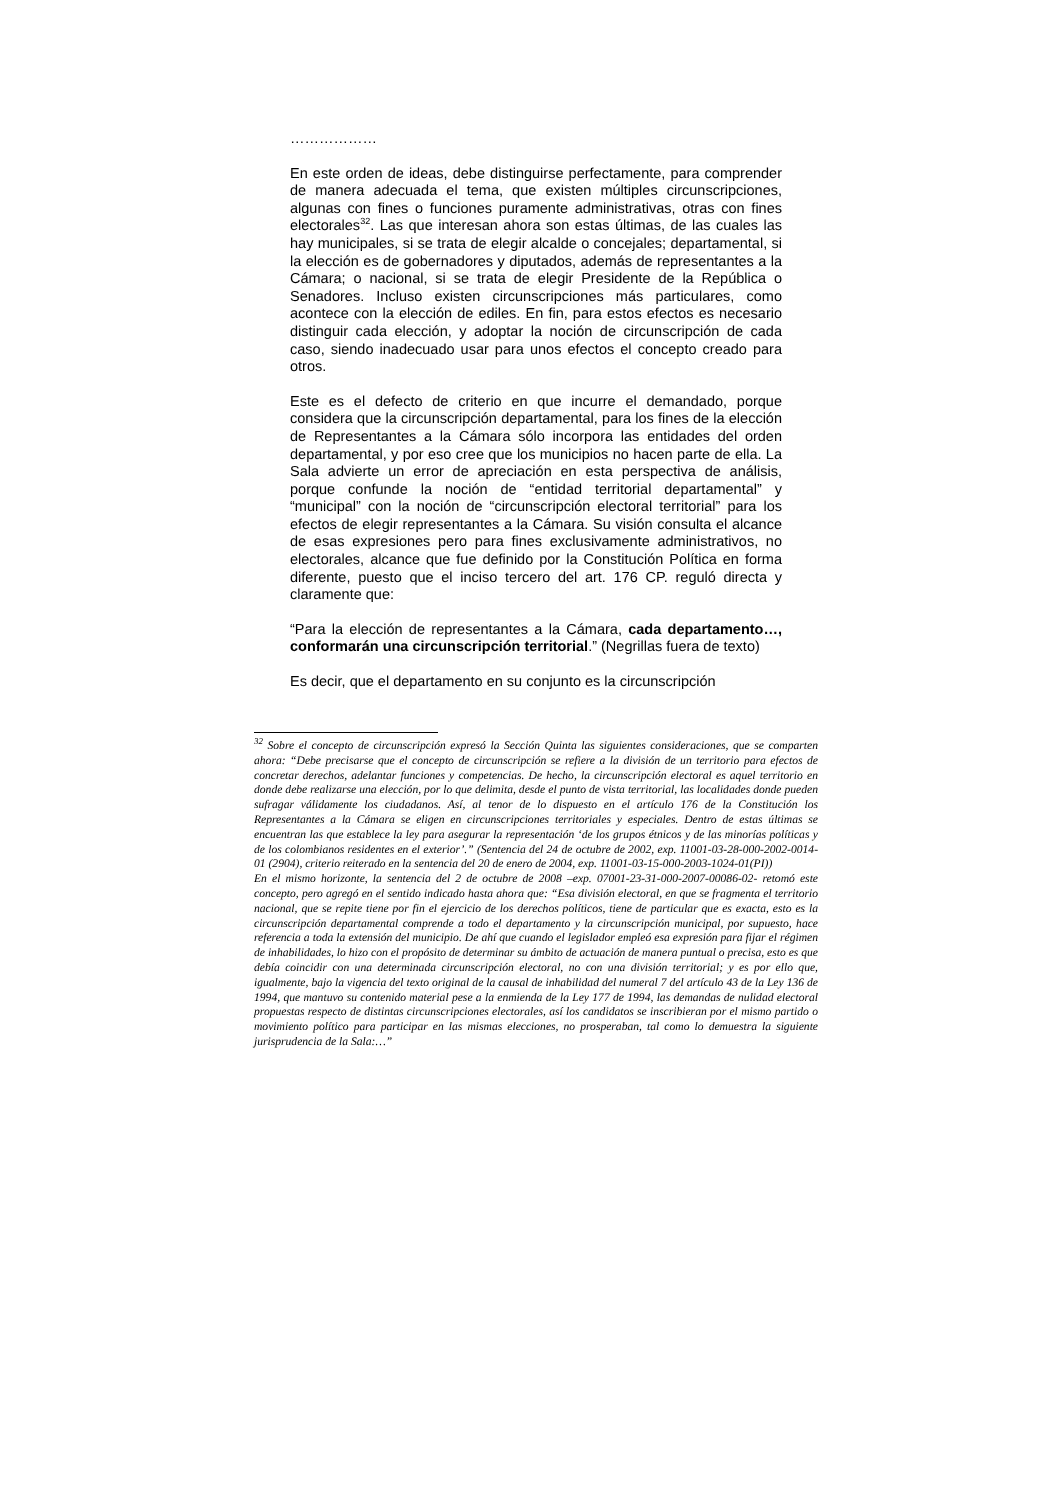………………
En este orden de ideas, debe distinguirse perfectamente, para comprender de manera adecuada el tema, que existen múltiples circunscripciones, algunas con fines o funciones puramente administrativas, otras con fines electorales<sup>32</sup>. Las que interesan ahora son estas últimas, de las cuales las hay municipales, si se trata de elegir alcalde o concejales; departamental, si la elección es de gobernadores y diputados, además de representantes a la Cámara; o nacional, si se trata de elegir Presidente de la República o Senadores. Incluso existen circunscripciones más particulares, como acontece con la elección de ediles. En fin, para estos efectos es necesario distinguir cada elección, y adoptar la noción de circunscripción de cada caso, siendo inadecuado usar para unos efectos el concepto creado para otros.
Este es el defecto de criterio en que incurre el demandado, porque considera que la circunscripción departamental, para los fines de la elección de Representantes a la Cámara sólo incorpora las entidades del orden departamental, y por eso cree que los municipios no hacen parte de ella. La Sala advierte un error de apreciación en esta perspectiva de análisis, porque confunde la noción de “entidad territorial departamental” y “municipal” con la noción de “circunscripción electoral territorial” para los efectos de elegir representantes a la Cámara. Su visión consulta el alcance de esas expresiones pero para fines exclusivamente administrativos, no electorales, alcance que fue definido por la Constitución Política en forma diferente, puesto que el inciso tercero del art. 176 CP. reguló directa y claramente que:
“Para la elección de representantes a la Cámara, cada departamento…, conformarán una circunscripción territorial.” (Negrillas fuera de texto)
Es decir, que el departamento en su conjunto es la circunscripción
<sup>32</sup> Sobre el concepto de circunscripción expresó la Sección Quinta las siguientes consideraciones, que se comparten ahora: “Debe precisarse que el concepto de circunscripción se refiere a la división de un territorio para efectos de concretar derechos, adelantar funciones y competencias. De hecho, la circunscripción electoral es aquel territorio en donde debe realizarse una elección, por lo que delimita, desde el punto de vista territorial, las localidades donde pueden sufragar válidamente los ciudadanos. Así, al tenor de lo dispuesto en el artículo 176 de la Constitución los Representantes a la Cámara se eligen en circunscripciones territoriales y especiales. Dentro de estas últimas se encuentran las que establece la ley para asegurar la representación ‘de los grupos étnicos y de las minorías políticas y de los colombianos residentes en el exterior’.” (Sentencia del 24 de octubre de 2002, exp. 11001-03-28-000-2002-0014-01 (2904), criterio reiterado en la sentencia del 20 de enero de 2004, exp. 11001-03-15-000-2003-1024-01(PI))
En el mismo horizonte, la sentencia del 2 de octubre de 2008 –exp. 07001-23-31-000-2007-00086-02- retomó este concepto, pero agregó en el sentido indicado hasta ahora que: “Esa división electoral, en que se fragmenta el territorio nacional, que se repite tiene por fin el ejercicio de los derechos políticos, tiene de particular que es exacta, esto es la circunscripción departamental comprende a todo el departamento y la circunscripción municipal, por supuesto, hace referencia a toda la extensión del municipio. De ahí que cuando el legislador empleó esa expresión para fijar el régimen de inhabilidades, lo hizo con el propósito de determinar su ámbito de actuación de manera puntual o precisa, esto es que debía coincidir con una determinada circunscripción electoral, no con una división territorial; y es por ello que, igualmente, bajo la vigencia del texto original de la causal de inhabilidad del numeral 7 del artículo 43 de la Ley 136 de 1994, que mantuvo su contenido material pese a la enmienda de la Ley 177 de 1994, las demandas de nulidad electoral propuestas respecto de distintas circunscripciones electorales, así los candidatos se inscribieran por el mismo partido o movimiento político para participar en las mismas elecciones, no prosperaban, tal como lo demuestra la siguiente jurisprudencia de la Sala:…”